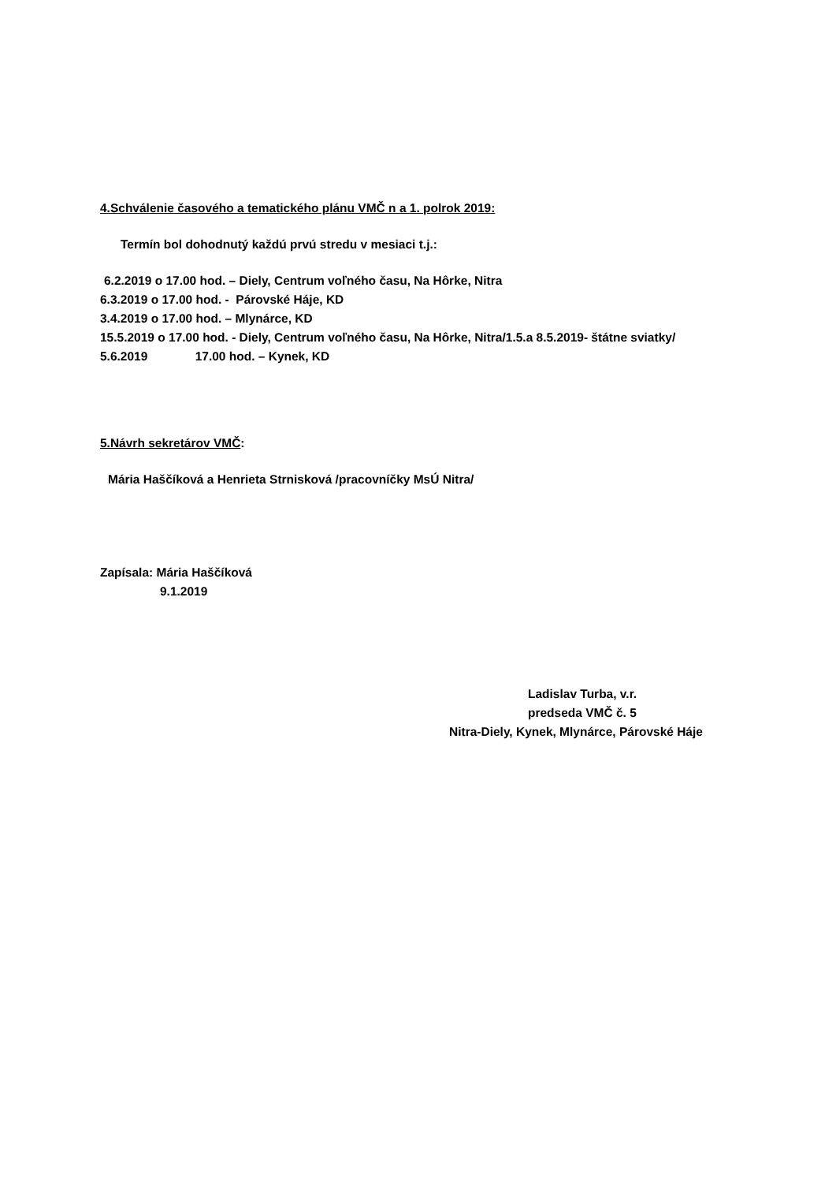4.Schválenie časového a tematického plánu VMČ n a 1. polrok 2019:
Termín bol dohodnutý každú prvú stredu v mesiaci t.j.:
6.2.2019 o 17.00 hod. – Diely, Centrum voľného času, Na Hôrke, Nitra
6.3.2019 o 17.00 hod. - Párovské Háje, KD
3.4.2019 o 17.00 hod. – Mlynárce, KD
15.5.2019 o 17.00 hod. - Diely, Centrum voľného času, Na Hôrke, Nitra/1.5.a 8.5.2019- štátne sviatky/
5.6.2019 17.00 hod. – Kynek, KD
5.Návrh sekretárov VMČ:
Mária Haščíková a Henrieta Strnisková /pracovníčky MsÚ Nitra/
Zapísala: Mária Haščíková
9.1.2019
Ladislav Turba, v.r.
predseda VMČ č. 5
Nitra-Diely, Kynek, Mlynárce, Párovské Háje